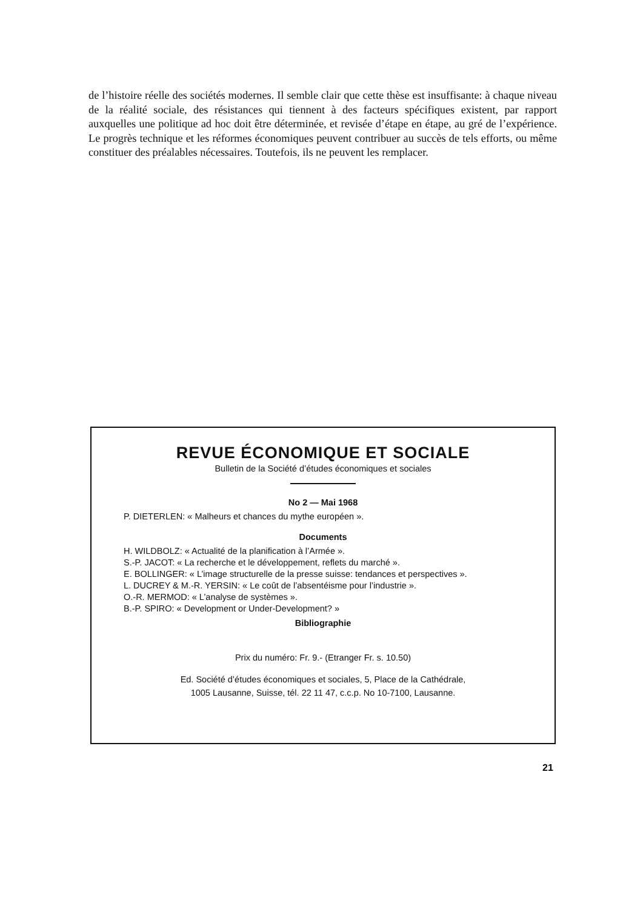de l’histoire réelle des sociétés modernes. Il semble clair que cette thèse est insuffisante: à chaque niveau de la réalité sociale, des résistances qui tiennent à des facteurs spécifiques existent, par rapport auxquelles une politique ad hoc doit être déterminée, et revisée d’étape en étape, au gré de l’expérience. Le progrès technique et les réformes économiques peuvent contribuer au succès de tels efforts, ou même constituer des préalables nécessaires. Toutefois, ils ne peuvent les remplacer.
REVUE ÉCONOMIQUE ET SOCIALE
Bulletin de la Société d’études économiques et sociales
No 2 — Mai 1968
P. DIETERLEN: « Malheurs et chances du mythe européen ».
Documents
H. WILDBOLZ: « Actualité de la planification à l’Armée ».
S.-P. JACOT: « La recherche et le développement, reflets du marché ».
E. BOLLINGER: « L’image structurelle de la presse suisse: tendances et perspectives ».
L. DUCREY & M.-R. YERSIN: « Le coût de l’absentéisme pour l’industrie ».
O.-R. MERMOD: « L’analyse de systèmes ».
B.-P. SPIRO: « Development or Under-Development? »
Bibliographie
Prix du numéro: Fr. 9.- (Etranger Fr. s. 10.50)
Ed. Société d’études économiques et sociales, 5, Place de la Cathédrale,
1005 Lausanne, Suisse, tél. 22 11 47, c.c.p. No 10-7100, Lausanne.
21